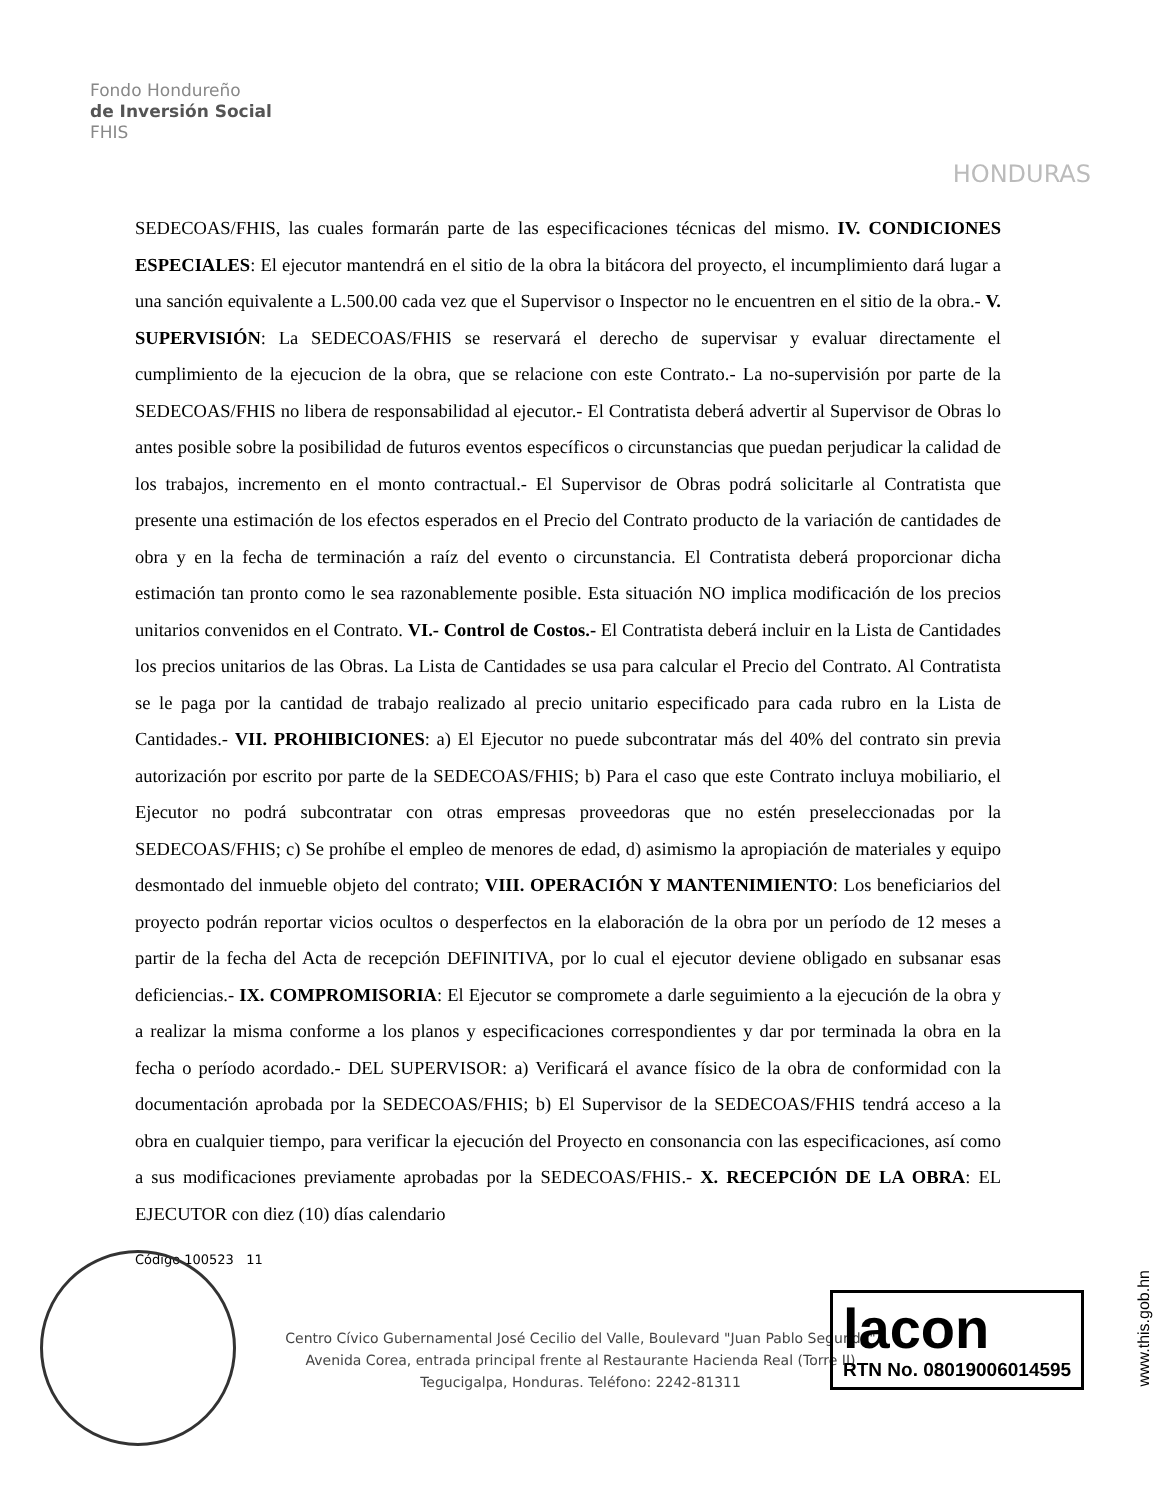Fondo Hondureño
de Inversión Social
FHIS
HONDURAS
SEDECOAS/FHIS, las cuales formarán parte de las especificaciones técnicas del mismo. IV. CONDICIONES ESPECIALES: El ejecutor mantendrá en el sitio de la obra la bitácora del proyecto, el incumplimiento dará lugar a una sanción equivalente a L.500.00 cada vez que el Supervisor o Inspector no le encuentren en el sitio de la obra.- V. SUPERVISIÓN: La SEDECOAS/FHIS se reservará el derecho de supervisar y evaluar directamente el cumplimiento de la ejecucion de la obra, que se relacione con este Contrato.- La no-supervisión por parte de la SEDECOAS/FHIS no libera de responsabilidad al ejecutor.- El Contratista deberá advertir al Supervisor de Obras lo antes posible sobre la posibilidad de futuros eventos específicos o circunstancias que puedan perjudicar la calidad de los trabajos, incremento en el monto contractual.- El Supervisor de Obras podrá solicitarle al Contratista que presente una estimación de los efectos esperados en el Precio del Contrato producto de la variación de cantidades de obra y en la fecha de terminación a raíz del evento o circunstancia. El Contratista deberá proporcionar dicha estimación tan pronto como le sea razonablemente posible. Esta situación NO implica modificación de los precios unitarios convenidos en el Contrato. VI.- Control de Costos.- El Contratista deberá incluir en la Lista de Cantidades los precios unitarios de las Obras. La Lista de Cantidades se usa para calcular el Precio del Contrato. Al Contratista se le paga por la cantidad de trabajo realizado al precio unitario especificado para cada rubro en la Lista de Cantidades.- VII. PROHIBICIONES: a) El Ejecutor no puede subcontratar más del 40% del contrato sin previa autorización por escrito por parte de la SEDECOAS/FHIS; b) Para el caso que este Contrato incluya mobiliario, el Ejecutor no podrá subcontratar con otras empresas proveedoras que no estén preseleccionadas por la SEDECOAS/FHIS; c) Se prohíbe el empleo de menores de edad, d) asimismo la apropiación de materiales y equipo desmontado del inmueble objeto del contrato; VIII. OPERACIÓN Y MANTENIMIENTO: Los beneficiarios del proyecto podrán reportar vicios ocultos o desperfectos en la elaboración de la obra por un período de 12 meses a partir de la fecha del Acta de recepción DEFINITIVA, por lo cual el ejecutor deviene obligado en subsanar esas deficiencias.- IX. COMPROMISORIA: El Ejecutor se compromete a darle seguimiento a la ejecución de la obra y a realizar la misma conforme a los planos y especificaciones correspondientes y dar por terminada la obra en la fecha o período acordado.- DEL SUPERVISOR: a) Verificará el avance físico de la obra de conformidad con la documentación aprobada por la SEDECOAS/FHIS; b) El Supervisor de la SEDECOAS/FHIS tendrá acceso a la obra en cualquier tiempo, para verificar la ejecución del Proyecto en consonancia con las especificaciones, así como a sus modificaciones previamente aprobadas por la SEDECOAS/FHIS.- X. RECEPCIÓN DE LA OBRA: EL EJECUTOR con diez (10) días calendario
Código 100523 11
Centro Cívico Gubernamental José Cecilio del Valle, Boulevard "Juan Pablo Segundo"
Avenida Corea, entrada principal frente al Restaurante Hacienda Real (Torre II)
Tegucigalpa, Honduras. Teléfono: 2242-81311
lacon
RTN No. 08019006014595
www.this.gob.hn